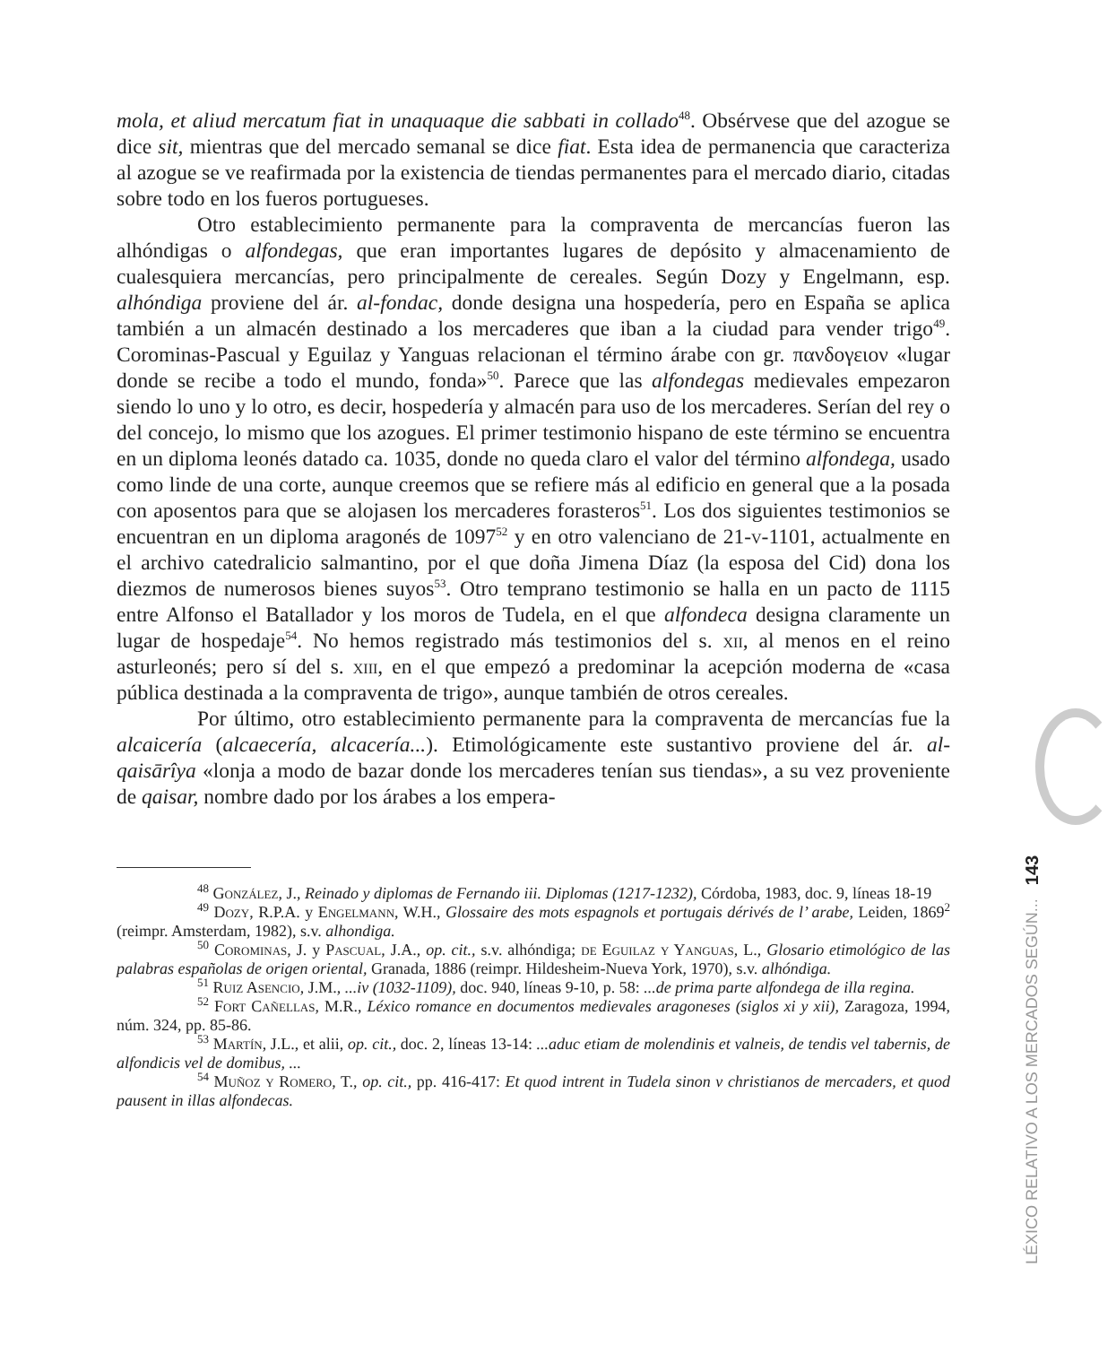mola, et aliud mercatum fiat in unaquaque die sabbati in collado<sup>48</sup>. Obsérvese que del azogue se dice sit, mientras que del mercado semanal se dice fiat. Esta idea de permanencia que caracteriza al azogue se ve reafirmada por la existencia de tiendas permanentes para el mercado diario, citadas sobre todo en los fueros portugueses.
Otro establecimiento permanente para la compraventa de mercancías fueron las alhóndigas o alfondegas, que eran importantes lugares de depósito y almacenamiento de cualesquiera mercancías, pero principalmente de cereales. Según Dozy y Engelmann, esp. alhóndiga proviene del ár. al-fondac, donde designa una hospedería, pero en España se aplica también a un almacén destinado a los mercaderes que iban a la ciudad para vender trigo<sup>49</sup>. Corominas-Pascual y Eguilaz y Yanguas relacionan el término árabe con gr. πανδογειον «lugar donde se recibe a todo el mundo, fonda»<sup>50</sup>. Parece que las alfondegas medievales empezaron siendo lo uno y lo otro, es decir, hospedería y almacén para uso de los mercaderes. Serían del rey o del concejo, lo mismo que los azogues. El primer testimonio hispano de este término se encuentra en un diploma leonés datado ca. 1035, donde no queda claro el valor del término alfondega, usado como linde de una corte, aunque creemos que se refiere más al edificio en general que a la posada con aposentos para que se alojasen los mercaderes forasteros<sup>51</sup>. Los dos siguientes testimonios se encuentran en un diploma aragonés de 1097<sup>52</sup> y en otro valenciano de 21-v-1101, actualmente en el archivo catedralicio salmantino, por el que doña Jimena Díaz (la esposa del Cid) dona los diezmos de numerosos bienes suyos<sup>53</sup>. Otro temprano testimonio se halla en un pacto de 1115 entre Alfonso el Batallador y los moros de Tudela, en el que alfondeca designa claramente un lugar de hospedaje<sup>54</sup>. No hemos registrado más testimonios del s. xii, al menos en el reino asturleonés; pero sí del s. xiii, en el que empezó a predominar la acepción moderna de «casa pública destinada a la compraventa de trigo», aunque también de otros cereales.
Por último, otro establecimiento permanente para la compraventa de mercancías fue la alcaicería (alcaecería, alcacería...). Etimológicamente este sustantivo proviene del ár. al-qaisārîya «lonja a modo de bazar donde los mercaderes tenían sus tiendas», a su vez proveniente de qaisar, nombre dado por los árabes a los empera-
<sup>48</sup> González, J., Reinado y diplomas de Fernando iii. Diplomas (1217-1232), Córdoba, 1983, doc. 9, líneas 18-19
<sup>49</sup> Dozy, R.P.A. y Engelmann, W.H., Glossaire des mots espagnols et portugais dérivés de l’ arabe, Leiden, 1869<sup>2</sup> (reimpr. Amsterdam, 1982), s.v. alhondiga.
<sup>50</sup> Corominas, J. y Pascual, J.A., op. cit., s.v. alhóndiga; de Eguilaz y Yanguas, L., Glosario etimológico de las palabras españolas de origen oriental, Granada, 1886 (reimpr. Hildesheim-Nueva York, 1970), s.v. alhóndiga.
<sup>51</sup> Ruiz Asencio, J.M., ...iv (1032-1109), doc. 940, líneas 9-10, p. 58: ...de prima parte alfondega de illa regina.
<sup>52</sup> Fort Cañellas, M.R., Léxico romance en documentos medievales aragoneses (siglos xi y xii), Zaragoza, 1994, núm. 324, pp. 85-86.
<sup>53</sup> Martín, J.L., et alii, op. cit., doc. 2, líneas 13-14: ...aduc etiam de molendinis et valneis, de tendis vel tabernis, de alfondicis vel de domibus, ...
<sup>54</sup> Muñoz y Romero, T., op. cit., pp. 416-417: Et quod intrent in Tudela sinon v christianos de mercaders, et quod pausent in illas alfondecas.
LÉXICO RELATIVO A LOS MERCADOS SEGÚN... 143